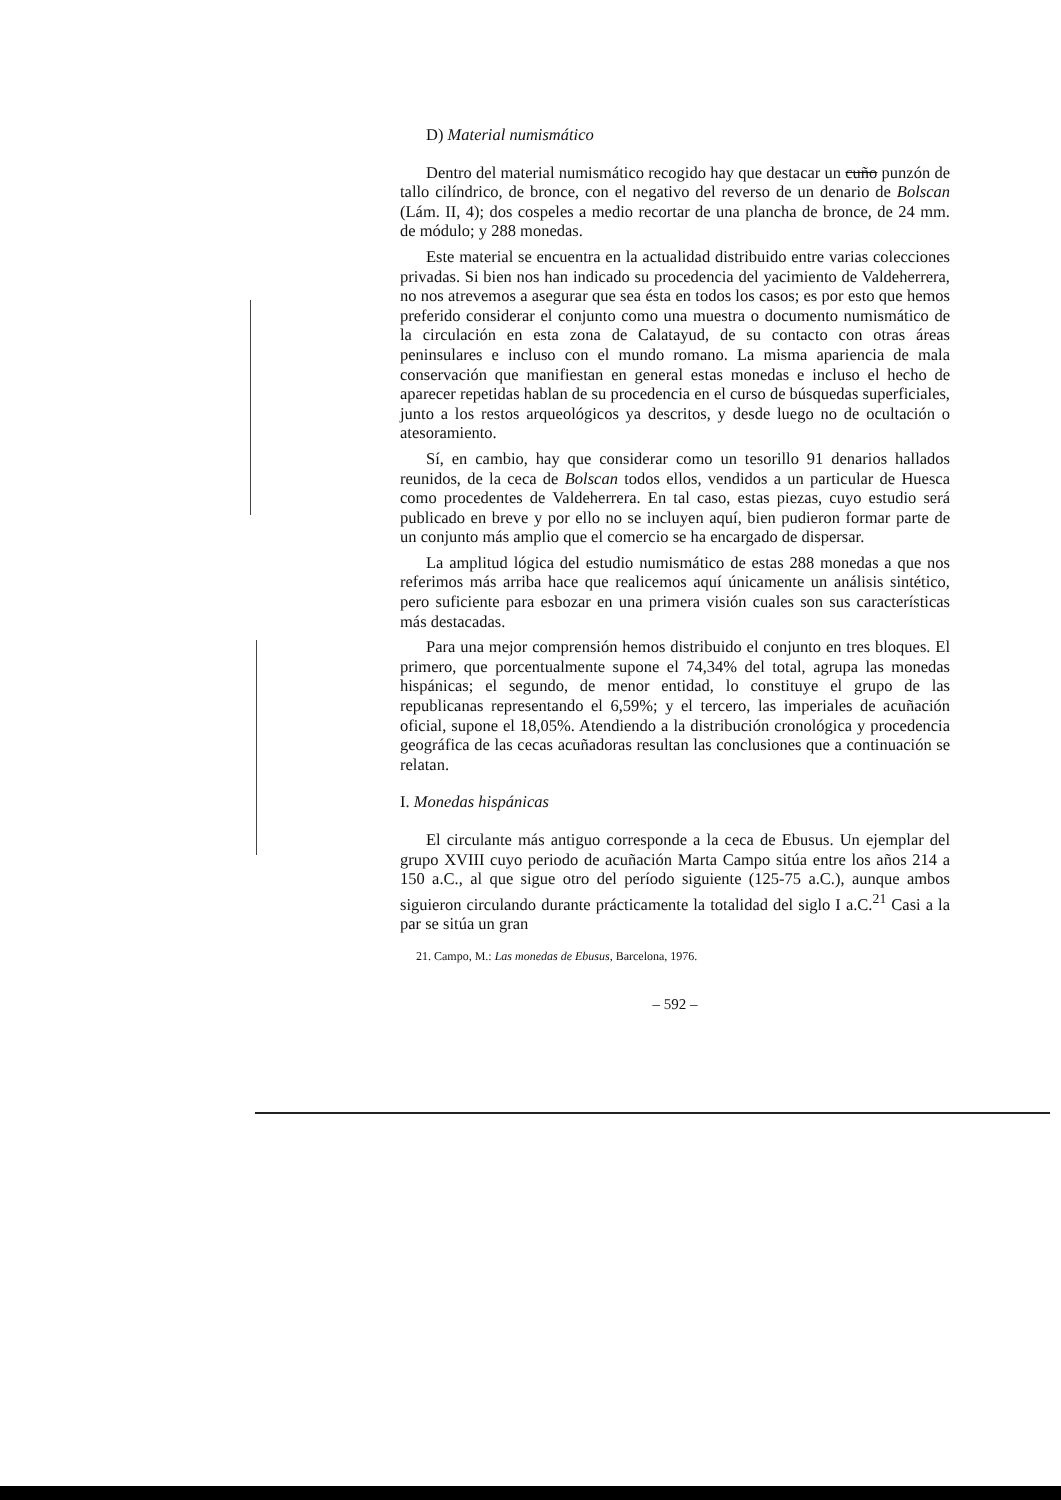D) Material numismático
Dentro del material numismático recogido hay que destacar un cuño punzón de tallo cilíndrico, de bronce, con el negativo del reverso de un denario de Bolscan (Lám. II, 4); dos cospeles a medio recortar de una plancha de bronce, de 24 mm. de módulo; y 288 monedas.
Este material se encuentra en la actualidad distribuido entre varias colecciones privadas. Si bien nos han indicado su procedencia del yacimiento de Valdeherrera, no nos atrevemos a asegurar que sea ésta en todos los casos; es por esto que hemos preferido considerar el conjunto como una muestra o documento numismático de la circulación en esta zona de Calatayud, de su contacto con otras áreas peninsulares e incluso con el mundo romano. La misma apariencia de mala conservación que manifiestan en general estas monedas e incluso el hecho de aparecer repetidas hablan de su procedencia en el curso de búsquedas superficiales, junto a los restos arqueológicos ya descritos, y desde luego no de ocultación o atesoramiento.
Sí, en cambio, hay que considerar como un tesorillo 91 denarios hallados reunidos, de la ceca de Bolscan todos ellos, vendidos a un particular de Huesca como procedentes de Valdeherrera. En tal caso, estas piezas, cuyo estudio será publicado en breve y por ello no se incluyen aquí, bien pudieron formar parte de un conjunto más amplio que el comercio se ha encargado de dispersar.
La amplitud lógica del estudio numismático de estas 288 monedas a que nos referimos más arriba hace que realicemos aquí únicamente un análisis sintético, pero suficiente para esbozar en una primera visión cuales son sus características más destacadas.
Para una mejor comprensión hemos distribuido el conjunto en tres bloques. El primero, que porcentualmente supone el 74,34% del total, agrupa las monedas hispánicas; el segundo, de menor entidad, lo constituye el grupo de las republicanas representando el 6,59%; y el tercero, las imperiales de acuñación oficial, supone el 18,05%. Atendiendo a la distribución cronológica y procedencia geográfica de las cecas acuñadoras resultan las conclusiones que a continuación se relatan.
I. Monedas hispánicas
El circulante más antiguo corresponde a la ceca de Ebusus. Un ejemplar del grupo XVIII cuyo periodo de acuñación Marta Campo sitúa entre los años 214 a 150 a.C., al que sigue otro del período siguiente (125-75 a.C.), aunque ambos siguieron circulando durante prácticamente la totalidad del siglo I a.C.<sup>21</sup> Casi a la par se sitúa un gran
21. Campo, M.: Las monedas de Ebusus, Barcelona, 1976.
– 592 –